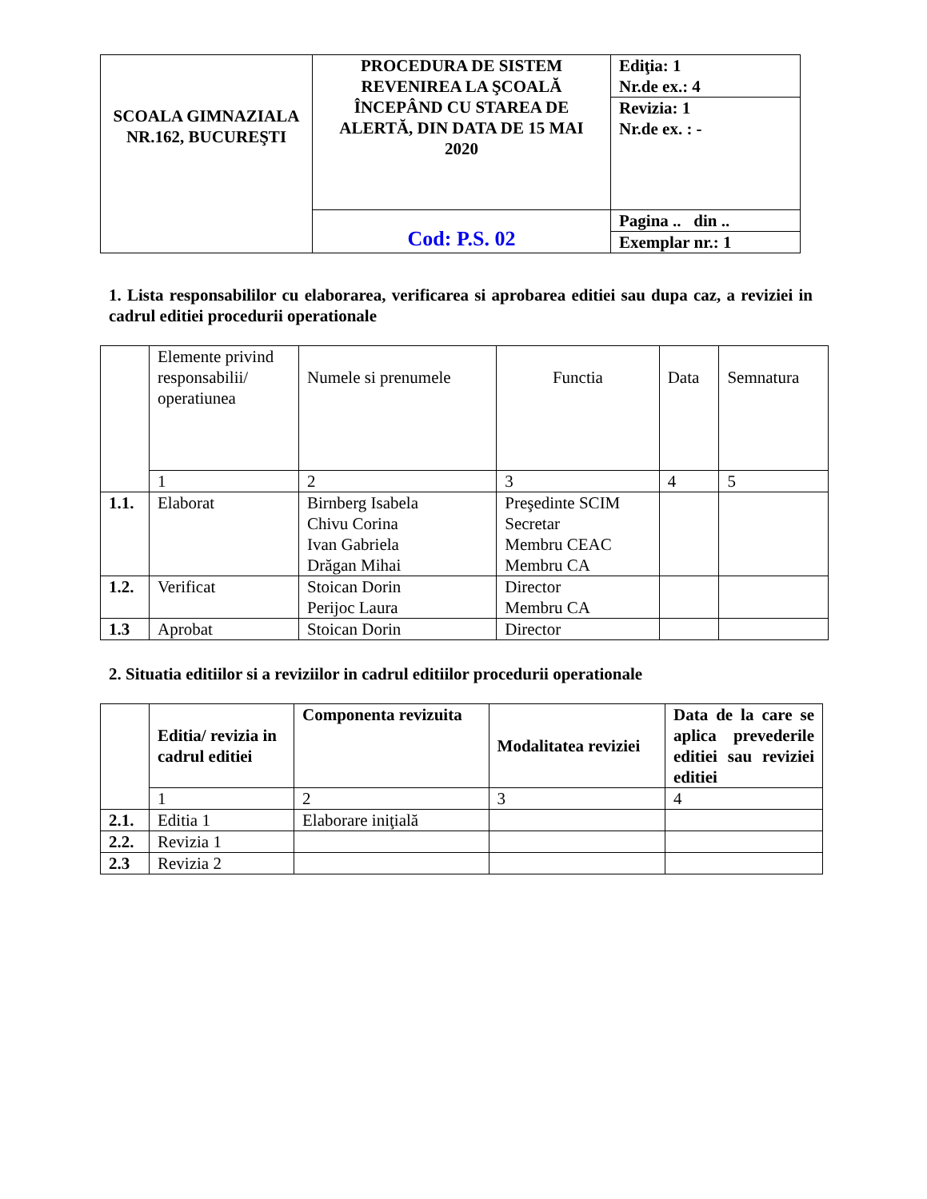| SCOALA GIMNAZIALA NR.162, BUCUREŞTI | PROCEDURA DE SISTEM REVENIREA LA ŞCOALĂ ÎNCEPÂND CU STAREA DE ALERTĂ, DIN DATA DE 15 MAI 2020 | Ediţia: 1 Nr.de ex.: 4 |
| | | Revizia: 1 Nr.de ex. : - |
| | Cod: P.S. 02 | Pagina .. din .. |
| | | Exemplar nr.: 1 |
1. Lista responsabililor cu elaborarea, verificarea si aprobarea editiei sau dupa caz, a reviziei in cadrul editiei procedurii operationale
| | Elemente privind responsabilii/ operatiunea | Numele si prenumele | Functia | Data | Semnatura |
| --- | --- | --- | --- | --- | --- |
| | 1 | 2 | 3 | 4 | 5 |
| 1.1. | Elaborat | Birnberg Isabela Chivu Corina Ivan Gabriela Drăgan Mihai | Preşedinte SCIM Secretar Membru CEAC Membru CA | | |
| 1.2. | Verificat | Stoican Dorin Perijoc Laura | Director Membru CA | | |
| 1.3 | Aprobat | Stoican Dorin | Director | | |
2. Situatia editiilor si a reviziilor in cadrul editiilor procedurii operationale
| | Editia/ revizia in cadrul editiei | Componenta revizuita | Modalitatea reviziei | Data de la care se aplica prevederile editiei sau reviziei editiei |
| --- | --- | --- | --- | --- |
| | 1 | 2 | 3 | 4 |
| 2.1. | Editia 1 | Elaborare iniţială | | |
| 2.2. | Revizia 1 | | | |
| 2.3 | Revizia 2 | | | |